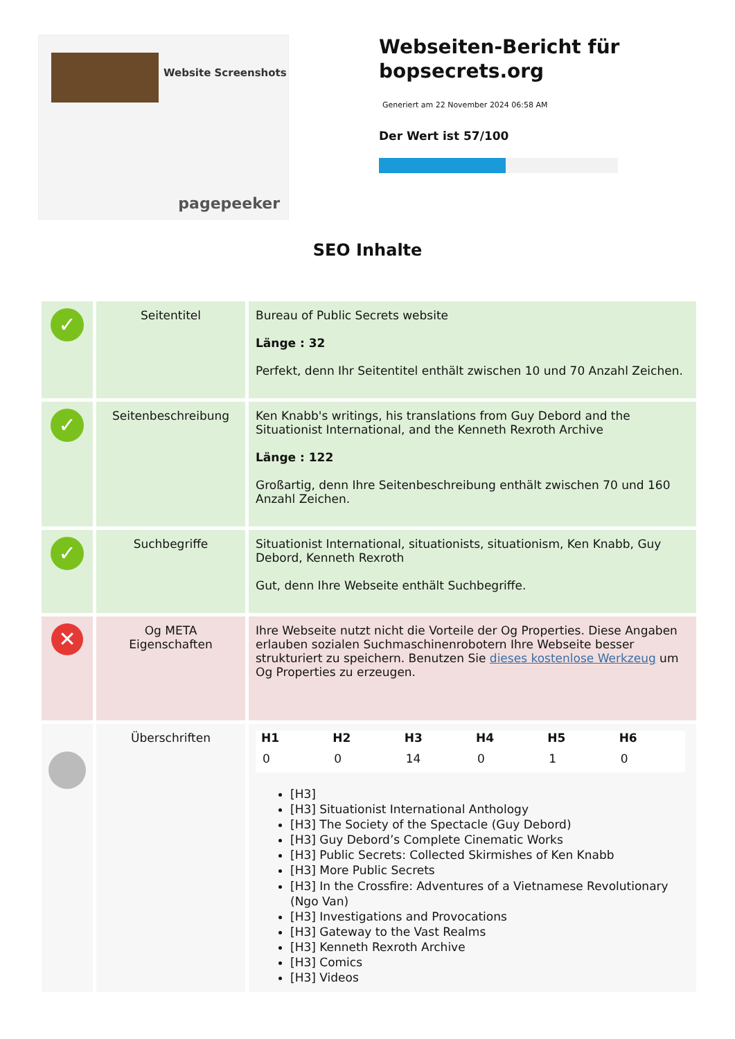Website Screenshots
pagepeeker
Webseiten-Bericht für bopsecrets.org
Generiert am 22 November 2024 06:58 AM
Der Wert ist 57/100
SEO Inhalte
| ✓ | Seitentitel | Bureau of Public Secrets website Länge : 32 Perfekt, denn Ihr Seitentitel enthält zwischen 10 und 70 Anzahl Zeichen. |
| ✓ | Seitenbeschreibung | Ken Knabb's writings, his translations from Guy Debord and the Situationist International, and the Kenneth Rexroth Archive Länge : 122 Großartig, denn Ihre Seitenbeschreibung enthält zwischen 70 und 160 Anzahl Zeichen. |
| ✓ | Suchbegriffe | Situationist International, situationists, situationism, Ken Knabb, Guy Debord, Kenneth Rexroth Gut, denn Ihre Webseite enthält Suchbegriffe. |
| ✕ | Og META Eigenschaften | Ihre Webseite nutzt nicht die Vorteile der Og Properties. Diese Angaben erlauben sozialen Suchmaschinenrobotern Ihre Webseite besser strukturiert zu speichern. Benutzen Sie dieses kostenlose Werkzeug um Og Properties zu erzeugen. |
| | Überschriften | / H1 / H2 / H3 / H4 / H5 / H6 / / --- / --- / --- / --- / --- / --- / / 0 / 0 / 14 / 0 / 1 / 0 / [H3] [H3] Situationist International Anthology [H3] The Society of the Spectacle (Guy Debord) [H3] Guy Debord’s Complete Cinematic Works [H3] Public Secrets: Collected Skirmishes of Ken Knabb [H3] More Public Secrets [H3] In the Crossfire: Adventures of a Vietnamese Revolutionary (Ngo Van) [H3] Investigations and Provocations [H3] Gateway to the Vast Realms [H3] Kenneth Rexroth Archive [H3] Comics [H3] Videos |